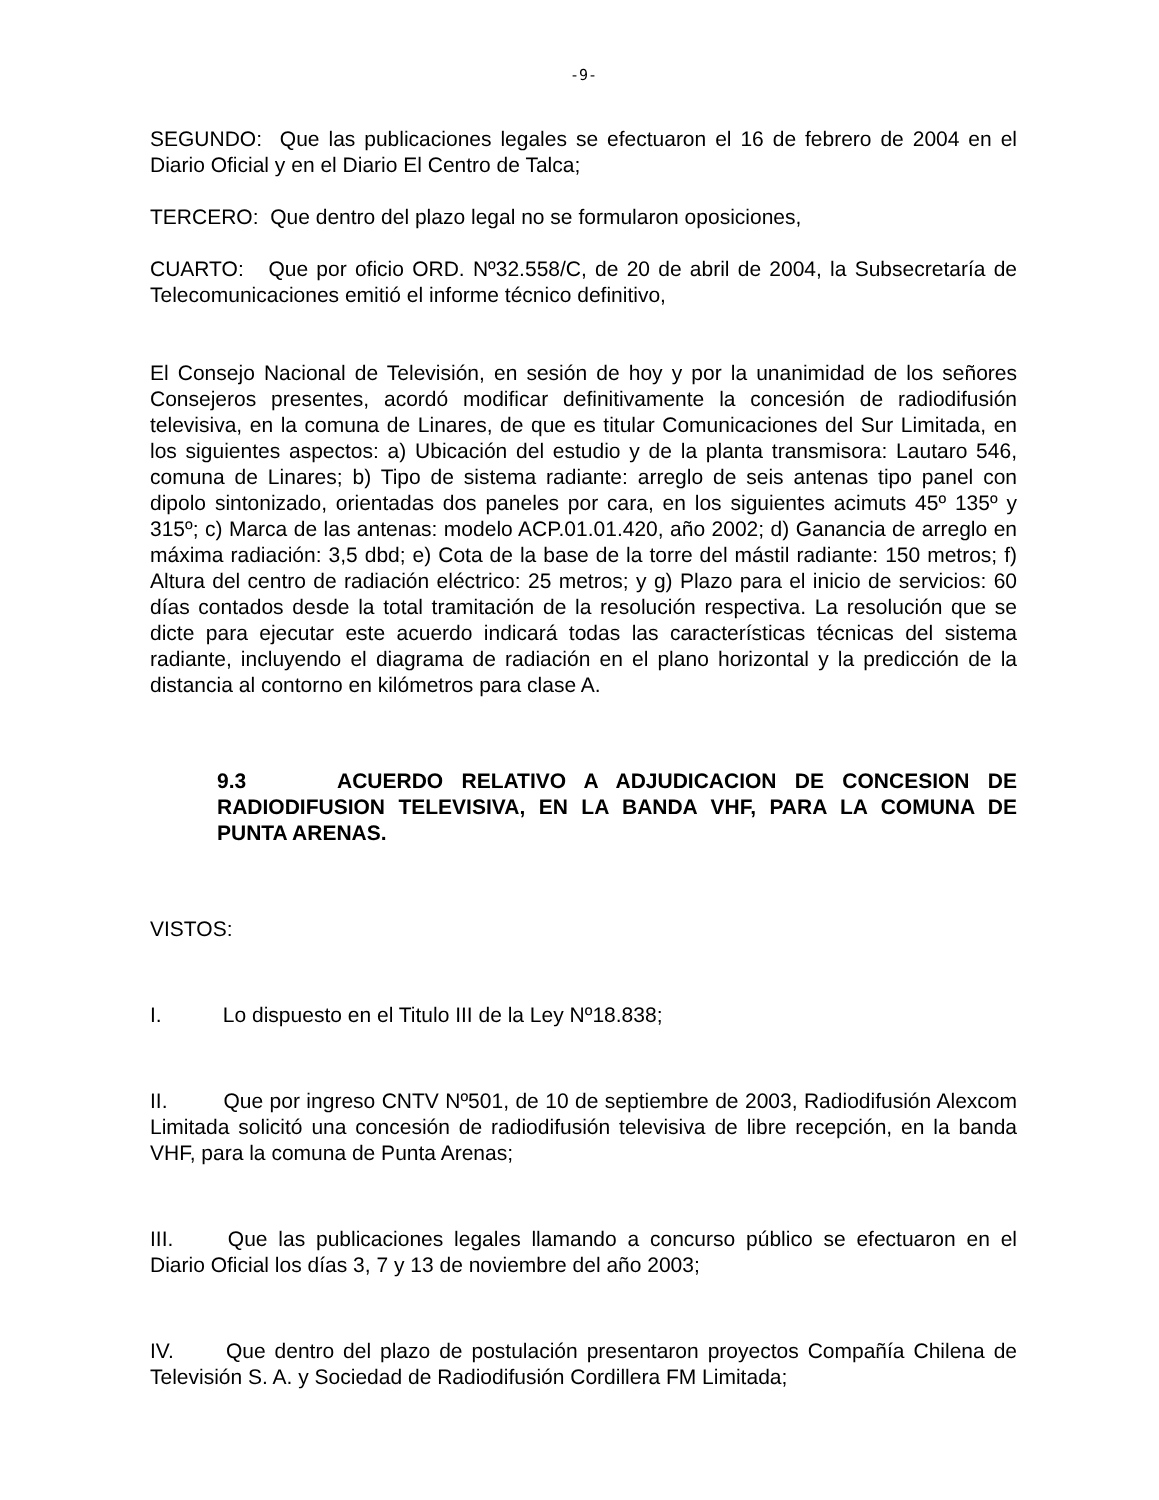-9-
SEGUNDO: Que las publicaciones legales se efectuaron el 16 de febrero de 2004 en el Diario Oficial y en el Diario El Centro de Talca;
TERCERO: Que dentro del plazo legal no se formularon oposiciones,
CUARTO: Que por oficio ORD. Nº32.558/C, de 20 de abril de 2004, la Subsecretaría de Telecomunicaciones emitió el informe técnico definitivo,
El Consejo Nacional de Televisión, en sesión de hoy y por la unanimidad de los señores Consejeros presentes, acordó modificar definitivamente la concesión de radiodifusión televisiva, en la comuna de Linares, de que es titular Comunicaciones del Sur Limitada, en los siguientes aspectos: a) Ubicación del estudio y de la planta transmisora: Lautaro 546, comuna de Linares; b) Tipo de sistema radiante: arreglo de seis antenas tipo panel con dipolo sintonizado, orientadas dos paneles por cara, en los siguientes acimuts 45º 135º y 315º; c) Marca de las antenas: modelo ACP.01.01.420, año 2002; d) Ganancia de arreglo en máxima radiación: 3,5 dbd; e) Cota de la base de la torre del mástil radiante: 150 metros; f) Altura del centro de radiación eléctrico: 25 metros; y g) Plazo para el inicio de servicios: 60 días contados desde la total tramitación de la resolución respectiva. La resolución que se dicte para ejecutar este acuerdo indicará todas las características técnicas del sistema radiante, incluyendo el diagrama de radiación en el plano horizontal y la predicción de la distancia al contorno en kilómetros para clase A.
9.3 ACUERDO RELATIVO A ADJUDICACION DE CONCESION DE RADIODIFUSION TELEVISIVA, EN LA BANDA VHF, PARA LA COMUNA DE PUNTA ARENAS.
VISTOS:
I. Lo dispuesto en el Titulo III de la Ley Nº18.838;
II. Que por ingreso CNTV Nº501, de 10 de septiembre de 2003, Radiodifusión Alexcom Limitada solicitó una concesión de radiodifusión televisiva de libre recepción, en la banda VHF, para la comuna de Punta Arenas;
III. Que las publicaciones legales llamando a concurso público se efectuaron en el Diario Oficial los días 3, 7 y 13 de noviembre del año 2003;
IV. Que dentro del plazo de postulación presentaron proyectos Compañía Chilena de Televisión S. A. y Sociedad de Radiodifusión Cordillera FM Limitada;